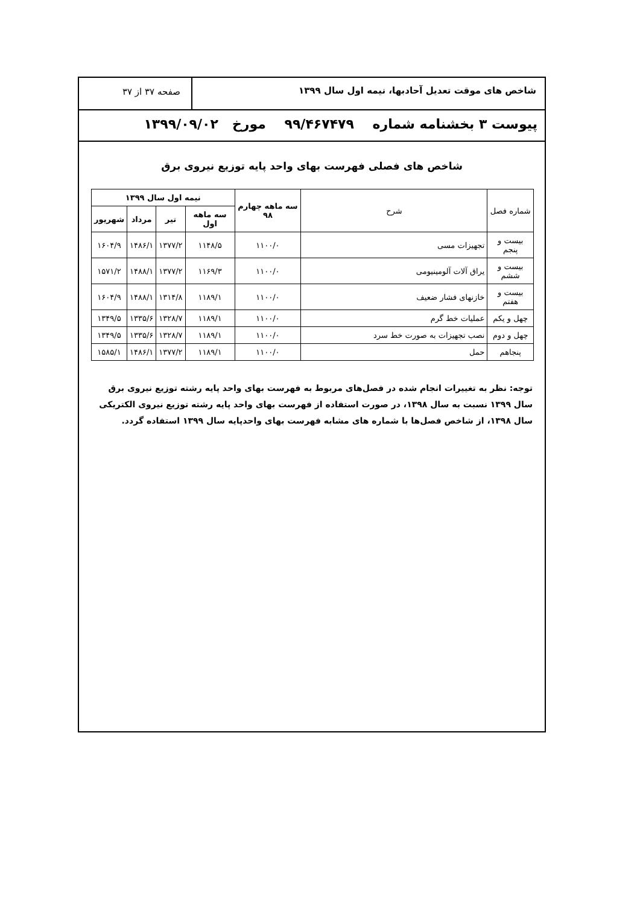شاخص های موقت تعدیل آحادبها، نیمه اول سال ۱۳۹۹
صفحه ۳۷ از ۳۷
پیوست ۳ بخشنامه شماره ۹۹/۴۶۷۴۷۹ مورخ ۱۳۹۹/۰۹/۰۲
شاخص های فصلی فهرست بهای واحد پایه توزیع نیروی برق
| شماره فصل | شرح | سه ماهه چهارم ۹۸ | نیمه اول سال ۱۳۹۹ | | | |
| --- | --- | --- | --- | --- | --- | --- |
| | | | سه ماهه اول | تیر | مرداد | شهریور |
| بیست و پنجم | تجهیزات مسی | ۱۱۰۰/۰ | ۱۱۴۸/۵ | ۱۳۷۷/۲ | ۱۴۸۶/۱ | ۱۶۰۴/۹ |
| بیست و ششم | یراق آلات آلومینیومی | ۱۱۰۰/۰ | ۱۱۶۹/۳ | ۱۳۷۷/۲ | ۱۴۸۸/۱ | ۱۵۷۱/۲ |
| بیست و هفتم | خازنهای فشار ضعیف | ۱۱۰۰/۰ | ۱۱۸۹/۱ | ۱۳۱۴/۸ | ۱۴۸۸/۱ | ۱۶۰۴/۹ |
| چهل و یکم | عملیات خط گرم | ۱۱۰۰/۰ | ۱۱۸۹/۱ | ۱۳۲۸/۷ | ۱۳۳۵/۶ | ۱۳۴۹/۵ |
| چهل و دوم | نصب تجهیزات به صورت خط سرد | ۱۱۰۰/۰ | ۱۱۸۹/۱ | ۱۳۲۸/۷ | ۱۳۳۵/۶ | ۱۳۴۹/۵ |
| پنجاهم | حمل | ۱۱۰۰/۰ | ۱۱۸۹/۱ | ۱۳۷۷/۲ | ۱۴۸۶/۱ | ۱۵۸۵/۱ |
توجه: نظر به تغییرات انجام شده در فصل‌های مربوط به فهرست بهای واحد پایه رشته توزیع نیروی برق سال ۱۳۹۹ نسبت به سال ۱۳۹۸، در صورت استفاده از فهرست بهای واحد پایه رشته توزیع نیروی الکتریکی سال ۱۳۹۸، از شاخص فصل‌ها با شماره های مشابه فهرست بهای واحدپایه سال ۱۳۹۹ استفاده گردد.